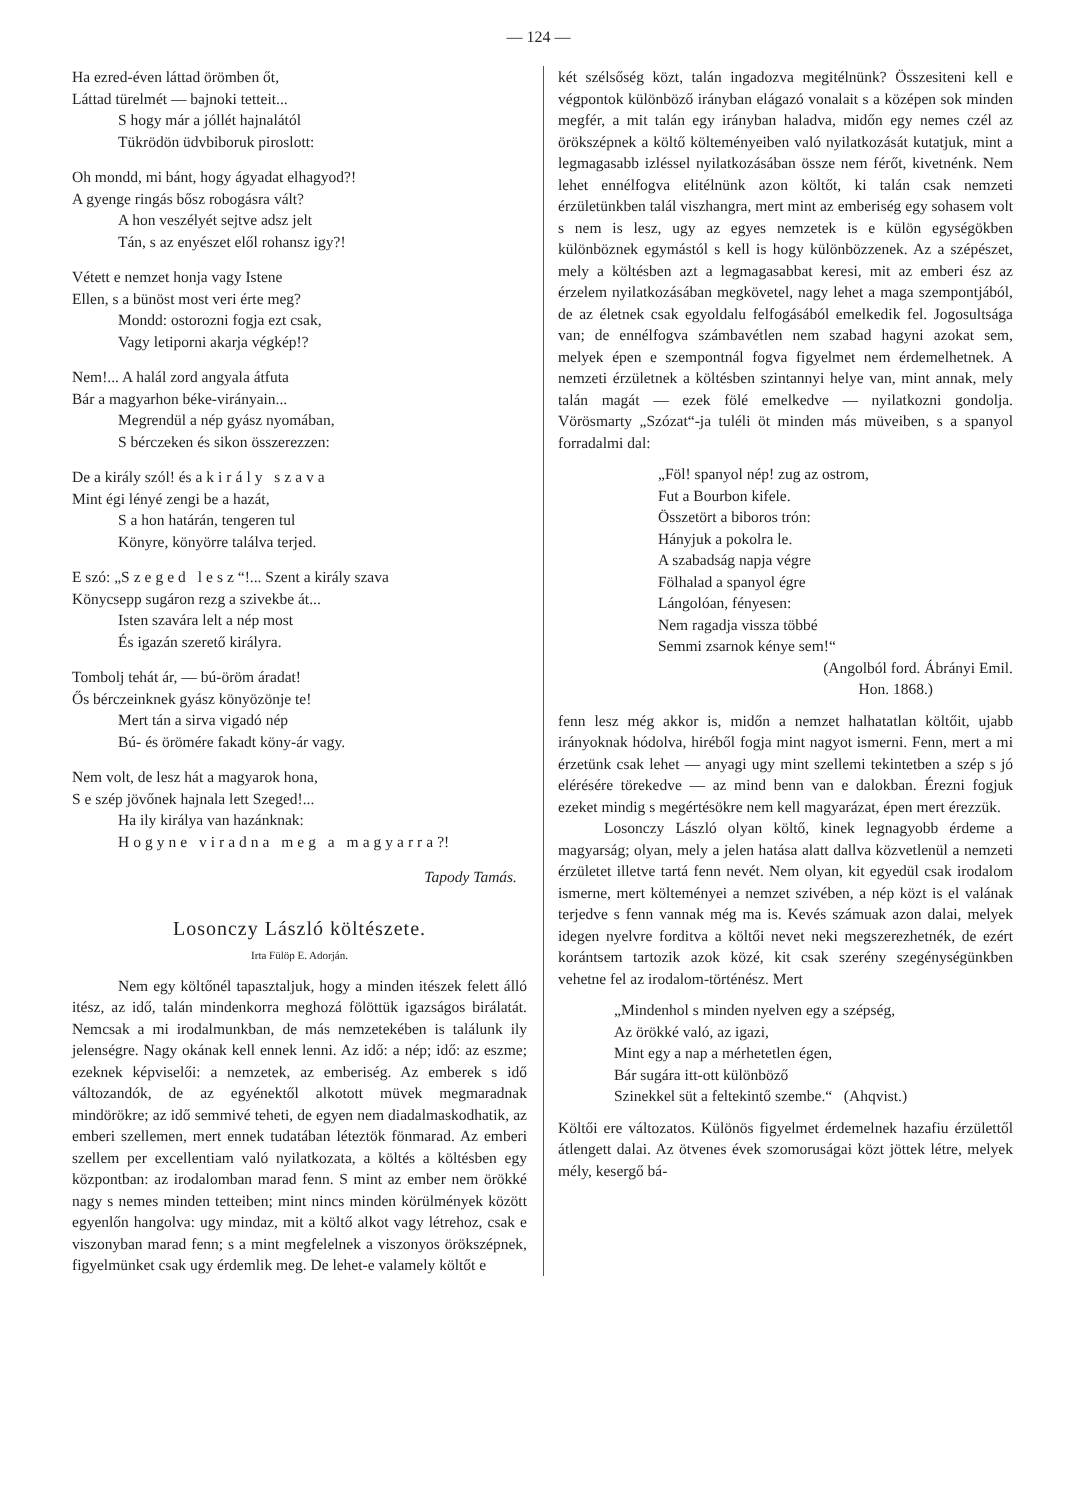— 124 —
Ha ezred-éven láttad örömben őt,
Láttad türelmét — bajnoki tetteit...
S hogy már a jóllét hajnalától
Tükrödön üdvbiboruk piroslott:
Oh mondd, mi bánt, hogy ágyadat elhagyod?!
A gyenge ringás bősz robogásra vált?
A hon veszélyét sejtve adsz jelt
Tán, s az enyészet elől rohansz igy?!
Vétett e nemzet honja vagy Istene
Ellen, s a bünöst most veri érte meg?
Mondd: ostorozni fogja ezt csak,
Vagy letiporni akarja végkép!?
Nem!... A halál zord angyala átfuta
Bár a magyarhon béke-virányain...
Megrendül a nép gyász nyomában,
S bérczeken és sikon összerezzen:
De a király szól! és a király szava
Mint égi lényé zengi be a hazát,
S a hon határán, tengeren tul
Könyre, könyörre találva terjed.
E szó: „Szeged lesz“!... Szent a király szava
Könycsepp sugáron rezg a szivekbe át...
Isten szavára lelt a nép most
És igazán szerető királyra.
Tombolj tehát ár, — bú-öröm áradat!
Ős bérczeinknek gyász könyözönje te!
Mert tán a sirva vigadó nép
Bú- és örömére fakadt köny-ár vagy.
Nem volt, de lesz hát a magyarok hona,
S e szép jövőnek hajnala lett Szeged!...
Ha ily királya van hazánknak:
Hogyne viradna meg a magyarra?!
Tapody Tamás.
Losonczy László költészete.
Irta Fülöp E. Adorján.
Nem egy költőnél tapasztaljuk, hogy a minden itészek felett álló itész, az idő, talán mindenkorra meghozá fölöttük igazságos birálatát. Nemcsak a mi irodalmunkban, de más nemzetekében is találunk ily jelenségre. Nagy okának kell ennek lenni. Az idő: a nép; idő: az eszme; ezeknek képviselői: a nemzetek, az emberiség. Az emberek s idő változandók, de az egyénektől alkotott müvek megmaradnak mindörökre; az idő semmivé teheti, de egyen nem diadalmaskodhatik, az emberi szellemen, mert ennek tudatában léteztök fönmarad. Az emberi szellem per excellentiam való nyilatkozata, a költés a költésben egy központban: az irodalomban marad fenn. S mint az ember nem örökké nagy s nemes minden tetteiben; mint nincs minden körülmények között egyenlőn hangolva: ugy mindaz, mit a költő alkot vagy létrehoz, csak e viszonyban marad fenn; s a mint megfelelnek a viszonyos örökszépnek, figyelmünket csak ugy érdemlik meg. De lehet-e valamely költőt e
két szélsőség közt, talán ingadozva megitélnünk? Összesiteni kell e végpontok különböző irányban elágazó vonalait s a középen sok minden megfér, a mit talán egy irányban haladva, midőn egy nemes czél az örökszépnek a költő költeményeiben való nyilatkozását kutatjuk, mint a legmagasabb izléssel nyilatkozásában össze nem férőt, kivetnénk. Nem lehet ennélfogva elitélnünk azon költőt, ki talán csak nemzeti érzületünkben talál viszhangra, mert mint az emberiség egy sohasem volt s nem is lesz, ugy az egyes nemzetek is e külön egységökben különböznek egymástól s kell is hogy különbözzenek. Az a szépészet, mely a költésben azt a legmagasabbat keresi, mit az emberi ész az érzelem nyilatkozásában megkövetel, nagy lehet a maga szempontjából, de az életnek csak egyoldalu felfogásából emelkedik fel. Jogosultsága van; de ennélfogva számbavétlen nem szabad hagyni azokat sem, melyek épen e szempontnál fogva figyelmet nem érdemelhetnek. A nemzeti érzületnek a költésben szintannyi helye van, mint annak, mely talán magát — ezek fölé emelkedve — nyilatkozni gondolja. Vörösmarty „Szózat“-ja tuléli öt minden más müveiben, s a spanyol forradalmi dal:
„Föl! spanyol nép! zug az ostrom,
Fut a Bourbon kifele.
Összetört a biboros trón:
Hányjuk a pokolra le.
A szabadság napja végre
Fölhalad a spanyol égre
Lángolóan, fényesen:
Nem ragadja vissza többé
Semmi zsarnok kénye sem!“
(Angolból ford. Ábrányi Emil.
Hon. 1868.)
fenn lesz még akkor is, midőn a nemzet halhatatlan költőit, ujabb irányoknak hódolva, hiréből fogja mint nagyot ismerni. Fenn, mert a mi érzetünk csak lehet — anyagi ugy mint szellemi tekintetben a szép s jó elérésére törekedve — az mind benn van e dalokban. Érezni fogjuk ezeket mindig s megértésökre nem kell magyarázat, épen mert érezzük.
Losonczy László olyan költő, kinek legnagyobb érdeme a magyarság; olyan, mely a jelen hatása alatt dallva közvetlenül a nemzeti érzületet illetve tartá fenn nevét. Nem olyan, kit egyedül csak irodalom ismerne, mert költeményei a nemzet szivében, a nép közt is el valának terjedve s fenn vannak még ma is. Kevés számuak azon dalai, melyek idegen nyelvre forditva a költői nevet neki megszerezhetnék, de ezért korántsem tartozik azok közé, kit csak szerény szegénységünkben vehetne fel az irodalom-történész. Mert
„Mindenhol s minden nyelven egy a szépség,
Az örökké való, az igazi,
Mint egy a nap a mérhetetlen égen,
Bár sugára itt-ott különböző
Szinekkel süt a feltekintő szembe.“ (Ahqvist.)
Költői ere változatos. Különös figyelmet érdemelnek hazafiu érzülettől átlengett dalai. Az ötvenes évek szomoruságai közt jöttek létre, melyek mély, kesergő bá-